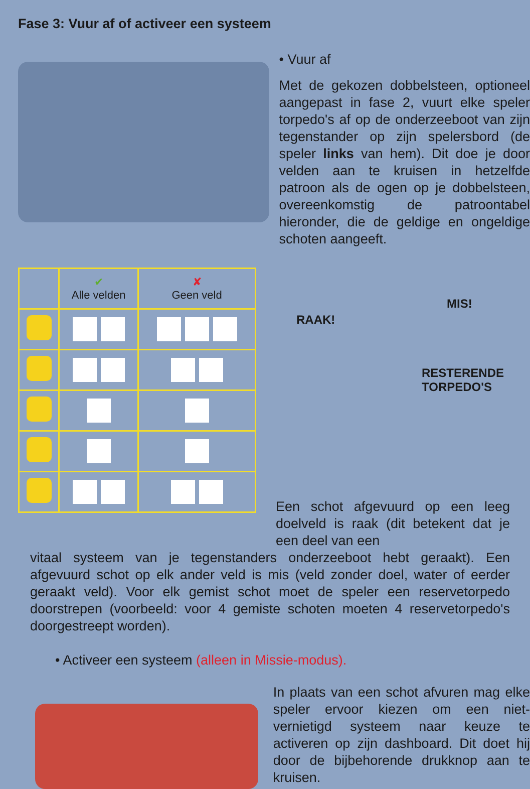Fase 3: Vuur af of activeer een systeem
• Vuur af
Met de gekozen dobbelsteen, optioneel aangepast in fase 2, vuurt elke speler torpedo's af op de onderzeeboot van zijn tegenstander op zijn spelersbord (de speler links van hem). Dit doe je door velden aan te kruisen in hetzelfde patroon als de ogen op je dobbelsteen, overeenkomstig de patroontabel hieronder, die de geldige en ongeldige schoten aangeeft.
| | ✔ Alle velden | ✘ Geen veld |
| --- | --- | --- |
RAAK!
MIS!
RESTERENDE
TORPEDO'S
Een schot afgevuurd op een leeg doelveld is raak (dit betekent dat je een deel van een
vitaal systeem van je tegenstanders onderzeeboot hebt geraakt). Een afgevuurd schot op elk ander veld is mis (veld zonder doel, water of eerder geraakt veld). Voor elk gemist schot moet de speler een reservetorpedo doorstrepen (voorbeeld: voor 4 gemiste schoten moeten 4 reservetorpedo's doorgestreept worden).
• Activeer een systeem (alleen in Missie-modus).
In plaats van een schot afvuren mag elke speler ervoor kiezen om een niet-vernietigd systeem naar keuze te activeren op zijn dashboard. Dit doet hij door de bijbehorende drukknop aan te kruisen.